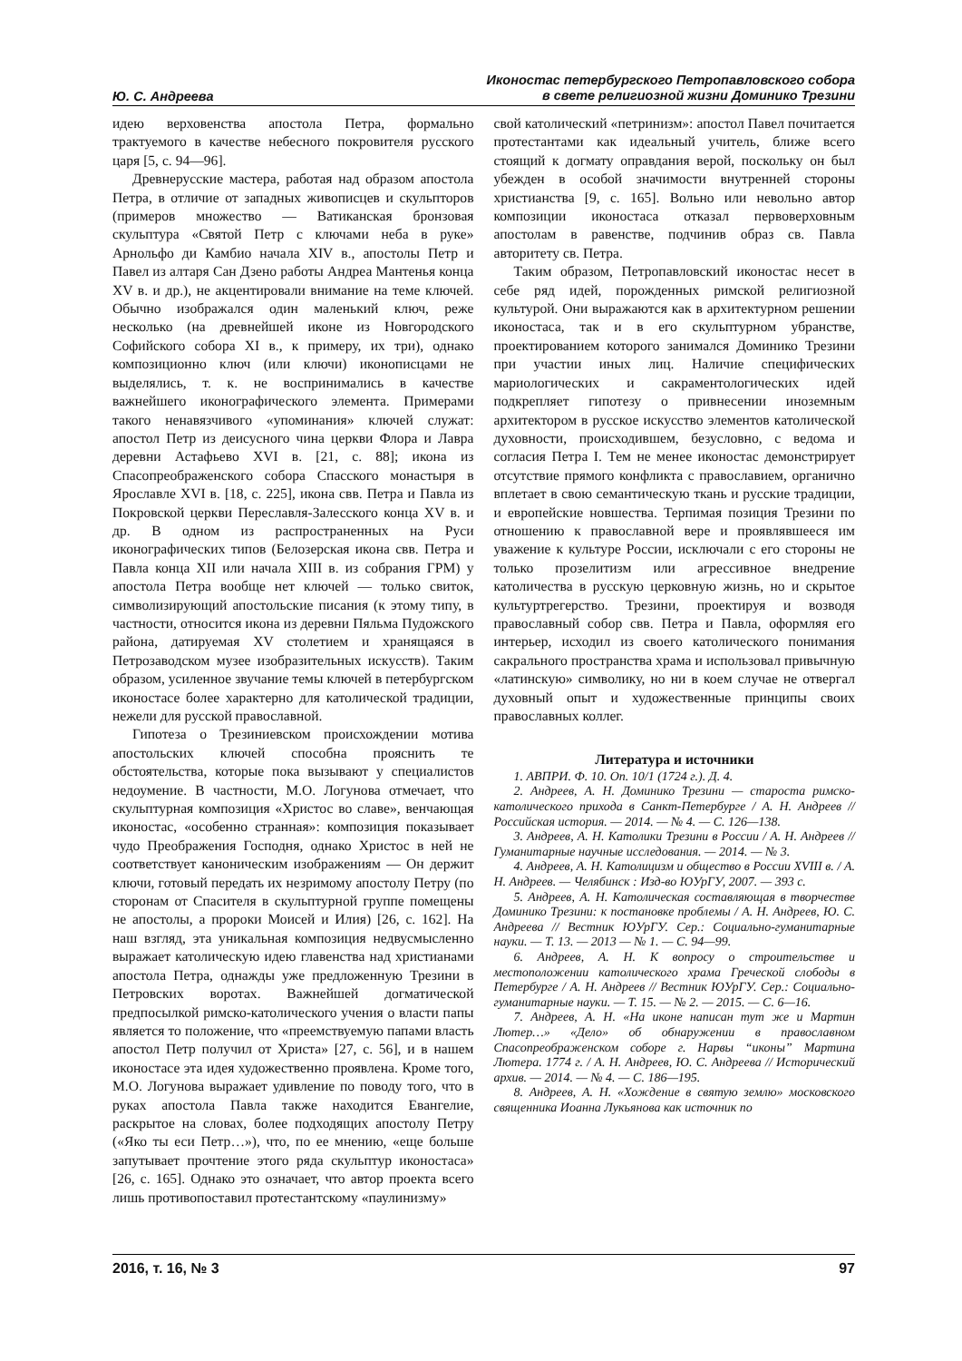Ю. С. Андреева
Иконостас петербургского Петропавловского собора
в свете религиозной жизни Доминико Трезини
идею верховенства апостола Петра, формально трактуемого в качестве небесного покровителя русского царя [5, с. 94—96].
Древнерусские мастера, работая над образом апостола Петра, в отличие от западных живописцев и скульпторов (примеров множество — Ватиканская бронзовая скульптура «Святой Петр с ключами неба в руке» Арнольфо ди Камбио начала XIV в., апостолы Петр и Павел из алтаря Сан Дзено работы Андреа Мантенья конца XV в. и др.), не акцентировали внимание на теме ключей. Обычно изображался один маленький ключ, реже несколько (на древнейшей иконе из Новгородского Софийского собора XI в., к примеру, их три), однако композиционно ключ (или ключи) иконописцами не выделялись, т. к. не воспринимались в качестве важнейшего иконографического элемента. Примерами такого ненавязчивого «упоминания» ключей служат: апостол Петр из деисусного чина церкви Флора и Лавра деревни Астафьево XVI в. [21, с. 88]; икона из Спасопреображенского собора Спасского монастыря в Ярославле XVI в. [18, с. 225], икона свв. Петра и Павла из Покровской церкви Переславля-Залесского конца XV в. и др. В одном из распространенных на Руси иконографических типов (Белозерская икона свв. Петра и Павла конца XII или начала XIII в. из собрания ГРМ) у апостола Петра вообще нет ключей — только свиток, символизирующий апостольские писания (к этому типу, в частности, относится икона из деревни Пяльма Пудожского района, датируемая XV столетием и хранящаяся в Петрозаводском музее изобразительных искусств). Таким образом, усиленное звучание темы ключей в петербургском иконостасе более характерно для католической традиции, нежели для русской православной.
Гипотеза о Трезиниевском происхождении мотива апостольских ключей способна прояснить те обстоятельства, которые пока вызывают у специалистов недоумение. В частности, М.О. Логунова отмечает, что скульптурная композиция «Христос во славе», венчающая иконостас, «особенно странная»: композиция показывает чудо Преображения Господня, однако Христос в ней не соответствует каноническим изображениям — Он держит ключи, готовый передать их незримому апостолу Петру (по сторонам от Спасителя в скульптурной группе помещены не апостолы, а пророки Моисей и Илия) [26, с. 162]. На наш взгляд, эта уникальная композиция недвусмысленно выражает католическую идею главенства над христианами апостола Петра, однажды уже предложенную Трезини в Петровских воротах. Важнейшей догматической предпосылкой римско-католического учения о власти папы является то положение, что «преемствуемую папами власть апостол Петр получил от Христа» [27, с. 56], и в нашем иконостасе эта идея художественно проявлена. Кроме того, М.О. Логунова выражает удивление по поводу того, что в руках апостола Павла также находится Евангелие, раскрытое на словах, более подходящих апостолу Петру («Яко ты еси Петр…»), что, по ее мнению, «еще больше запутывает прочтение этого ряда скульптур иконостаса» [26, с. 165]. Однако это означает, что автор проекта всего лишь противопоставил протестантскому «паулинизму»
свой католический «петринизм»: апостол Павел почитается протестантами как идеальный учитель, ближе всего стоящий к догмату оправдания верой, поскольку он был убежден в особой значимости внутренней стороны христианства [9, с. 165]. Вольно или невольно автор композиции иконостаса отказал первоверховным апостолам в равенстве, подчинив образ св. Павла авторитету св. Петра.
Таким образом, Петропавловский иконостас несет в себе ряд идей, порожденных римской религиозной культурой. Они выражаются как в архитектурном решении иконостаса, так и в его скульптурном убранстве, проектированием которого занимался Доминико Трезини при участии иных лиц. Наличие специфических мариологических и сакраментологических идей подкрепляет гипотезу о привнесении иноземным архитектором в русское искусство элементов католической духовности, происходившем, безусловно, с ведома и согласия Петра I. Тем не менее иконостас демонстрирует отсутствие прямого конфликта с православием, органично вплетает в свою семантическую ткань и русские традиции, и европейские новшества. Терпимая позиция Трезини по отношению к православной вере и проявлявшееся им уважение к культуре России, исключали с его стороны не только прозелитизм или агрессивное внедрение католичества в русскую церковную жизнь, но и скрытое культуртрегерство. Трезини, проектируя и возводя православный собор свв. Петра и Павла, оформляя его интерьер, исходил из своего католического понимания сакрального пространства храма и использовал привычную «латинскую» символику, но ни в коем случае не отвергал духовный опыт и художественные принципы своих православных коллег.
Литература и источники
1. АВПРИ. Ф. 10. Оп. 10/1 (1724 г.). Д. 4.
2. Андреев, А. Н. Доминико Трезини — староста римско-католического прихода в Санкт-Петербурге / А. Н. Андреев // Российская история. — 2014. — № 4. — С. 126—138.
3. Андреев, А. Н. Католики Трезини в России / А. Н. Андреев // Гуманитарные научные исследования. — 2014. — № 3.
4. Андреев, А. Н. Католицизм и общество в России XVIII в. / А. Н. Андреев. — Челябинск : Изд-во ЮУрГУ, 2007. — 393 с.
5. Андреев, А. Н. Католическая составляющая в творчестве Доминико Трезини: к постановке проблемы / А. Н. Андреев, Ю. С. Андреева // Вестник ЮУрГУ. Сер.: Социально-гуманитарные науки. — Т. 13. — 2013 — № 1. — С. 94—99.
6. Андреев, А. Н. К вопросу о строительстве и местоположении католического храма Греческой слободы в Петербурге / А. Н. Андреев // Вестник ЮУрГУ. Сер.: Социально-гуманитарные науки. — Т. 15. — № 2. — 2015. — С. 6—16.
7. Андреев, А. Н. «На иконе написан тут же и Мартин Лютер…» «Дело» об обнаружении в православном Спасопреображенском соборе г. Нарвы “иконы” Мартина Лютера. 1774 г. / А. Н. Андреев, Ю. С. Андреева // Исторический архив. — 2014. — № 4. — С. 186—195.
8. Андреев, А. Н. «Хождение в святую землю» московского священника Иоанна Лукьянова как источник по
2016, т. 16, № 3 97